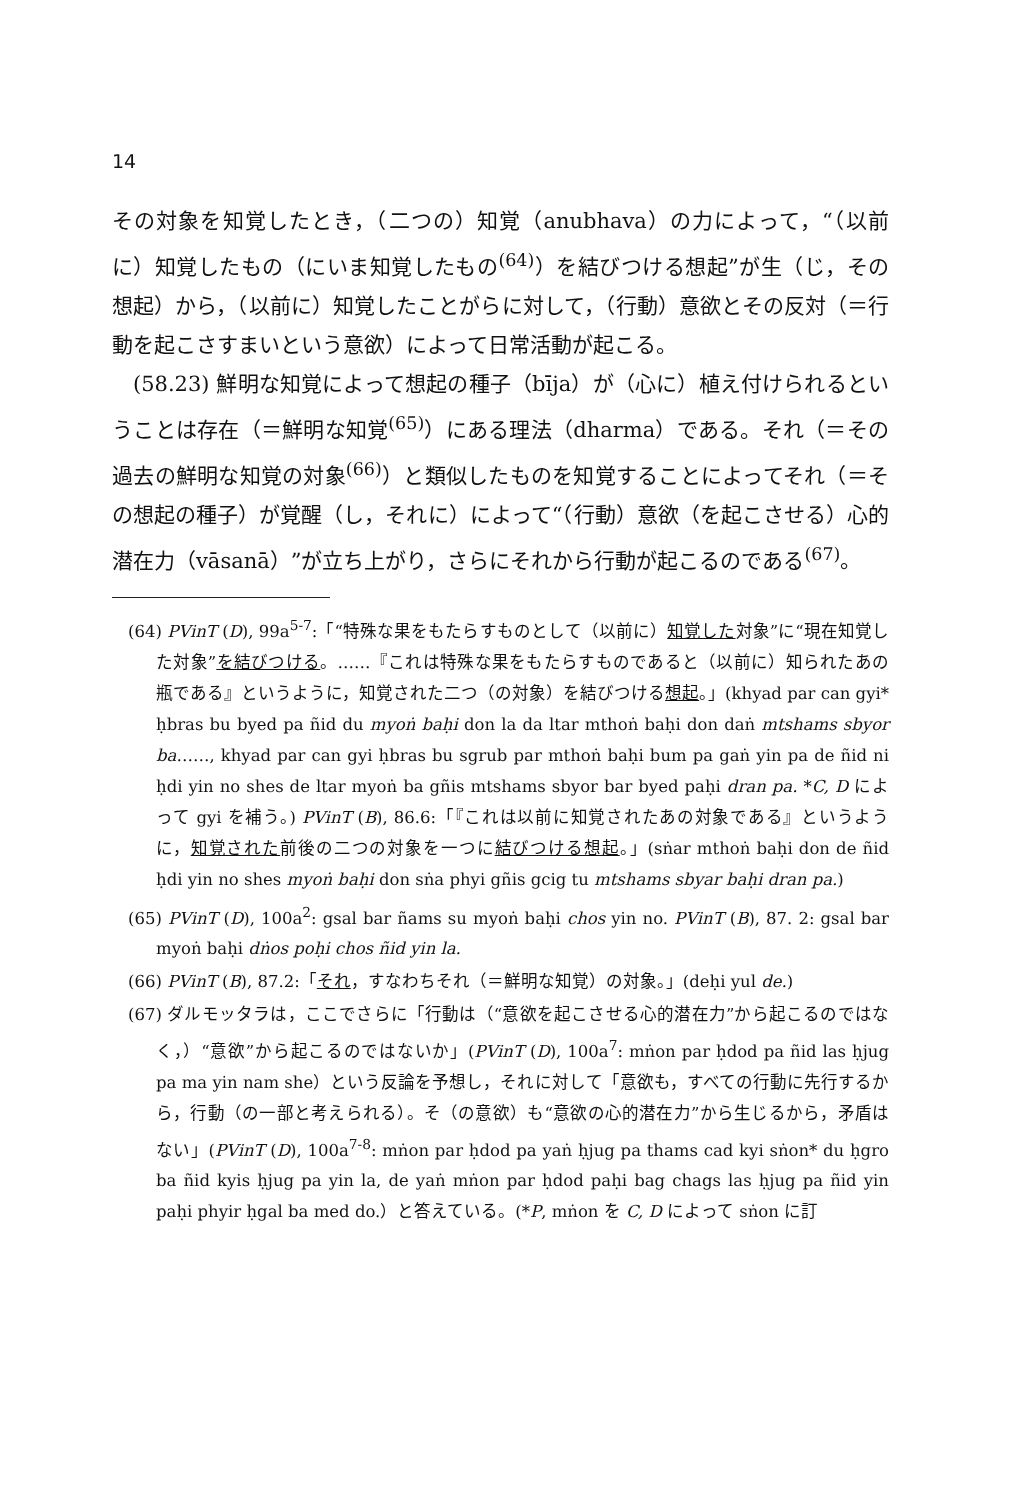14
その対象を知覚したとき，（二つの）知覚（anubhava）の力によって，“（以前に）知覚したもの（にいま知覚したもの<sup>(64)</sup>）を結びつける想起”が生（じ，その想起）から，（以前に）知覚したことがらに対して，（行動）意欲とその反対（＝行動を起こさすまいという意欲）によって日常活動が起こる。
(58.23) 鮮明な知覚によって想起の種子（bīja）が（心に）植え付けられるということは存在（＝鮮明な知覚<sup>(65)</sup>）にある理法（dharma）である。それ（＝その過去の鮮明な知覚の対象<sup>(66)</sup>）と類似したものを知覚することによってそれ（＝その想起の種子）が覚醒（し，それに）によって“（行動）意欲（を起こさせる）心的潜在力（vāsanā）”が立ち上がり，さらにそれから行動が起こるのである<sup>(67)</sup>。
(64) PVinT (D), 99a<sup>5-7</sup>:「“特殊な果をもたらすものとして（以前に）知覚した対象”に“現在知覚した対象”を結びつける。……『これは特殊な果をもたらすものであると（以前に）知られたあの瓶である』というように，知覚された二つ（の対象）を結びつける想起。」(khyad par can gyi* ḥbras bu byed pa ñid du myoṅ baḥi don la da ltar mthoṅ baḥi don daṅ mtshams sbyor ba……, khyad par can gyi ḥbras bu sgrub par mthoṅ baḥi bum pa gaṅ yin pa de ñid ni ḥdi yin no shes de ltar myoṅ ba gñis mtshams sbyor bar byed paḥi dran pa. *C, D によって gyi を補う。) PVinT (B), 86.6:「『これは以前に知覚されたあの対象である』というように，知覚された前後の二つの対象を一つに結びつける想起。」(sṅar mthoṅ baḥi don de ñid ḥdi yin no shes myoṅ baḥi don sṅa phyi gñis gcig tu mtshams sbyar baḥi dran pa.)
(65) PVinT (D), 100a<sup>2</sup>: gsal bar ñams su myoṅ baḥi chos yin no. PVinT (B), 87. 2: gsal bar myoṅ baḥi dṅos poḥi chos ñid yin la.
(66) PVinT (B), 87.2:「それ，すなわちそれ（＝鮮明な知覚）の対象。」(deḥi yul de.)
(67) ダルモッタラは，ここでさらに「行動は（“意欲を起こさせる心的潜在力”から起こるのではなく，）“意欲”から起こるのではないか」(PVinT (D), 100a<sup>7</sup>: mṅon par ḥdod pa ñid las ḥjug pa ma yin nam she）という反論を予想し，それに対して「意欲も，すべての行動に先行するから，行動（の一部と考えられる）。そ（の意欲）も“意欲の心的潜在力”から生じるから，矛盾はない」(PVinT (D), 100a<sup>7-8</sup>: mṅon par ḥdod pa yaṅ ḥjug pa thams cad kyi sṅon* du ḥgro ba ñid kyis ḥjug pa yin la, de yaṅ mṅon par ḥdod paḥi bag chags las ḥjug pa ñid yin paḥi phyir ḥgal ba med do.）と答えている。(*P, mṅon を C, D によって sṅon に訂